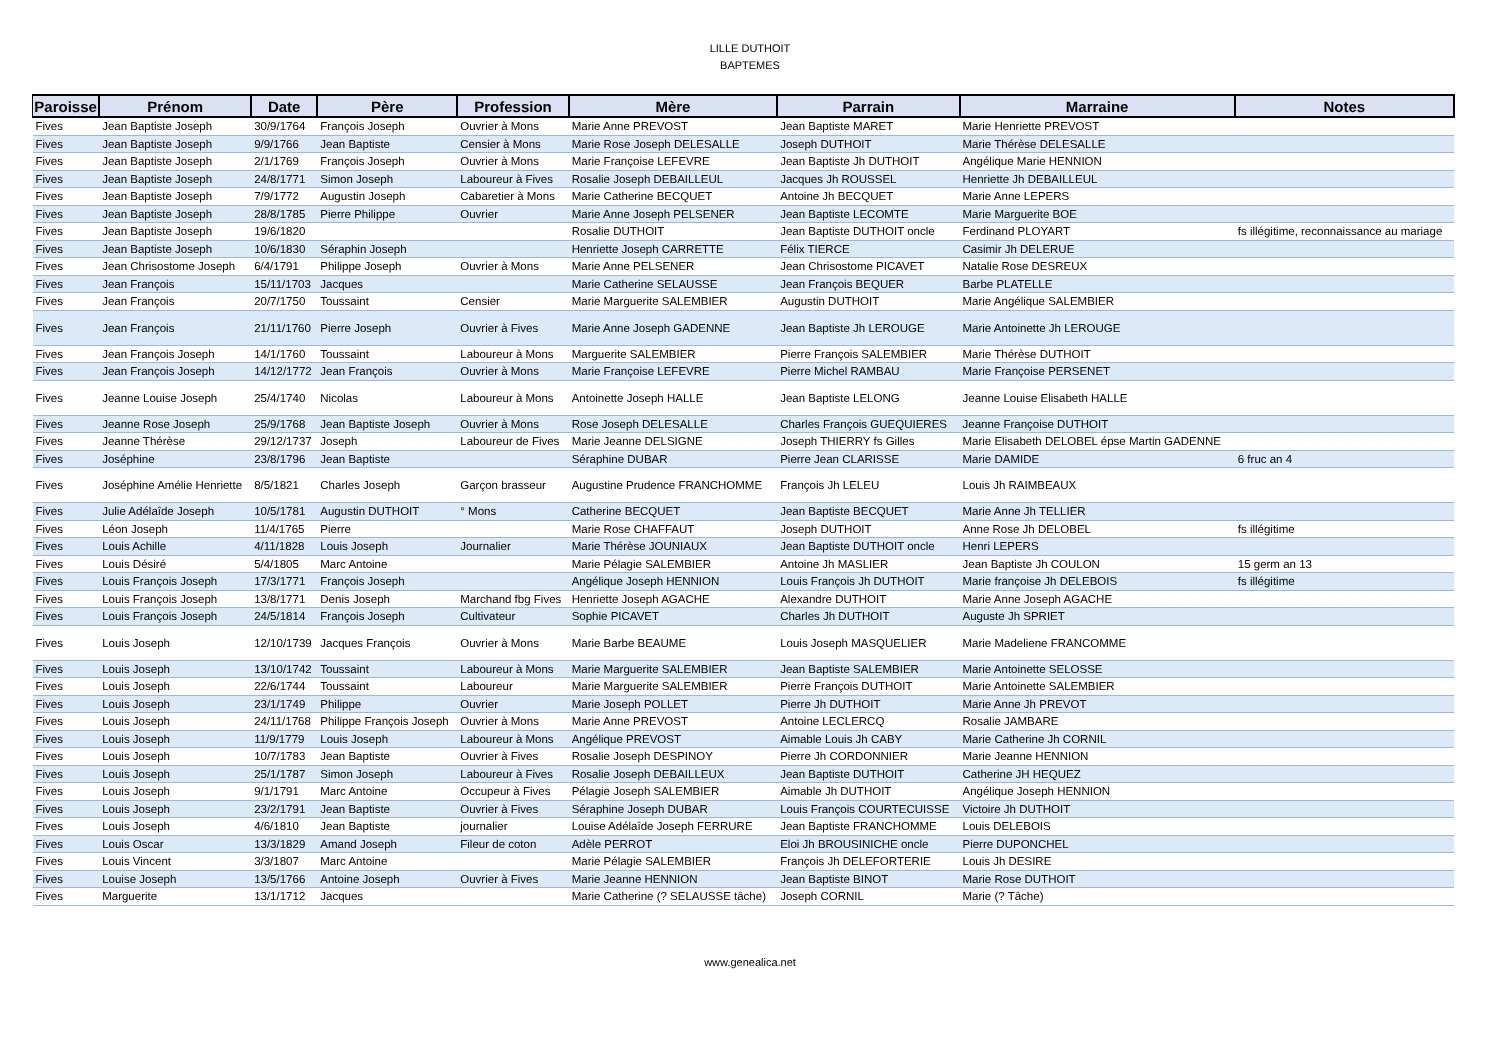LILLE DUTHOIT
BAPTEMES
| Paroisse | Prénom | Date | Père | Profession | Mère | Parrain | Marraine | Notes |
| --- | --- | --- | --- | --- | --- | --- | --- | --- |
| Fives | Jean Baptiste Joseph | 30/9/1764 | François Joseph | Ouvrier à Mons | Marie Anne PREVOST | Jean Baptiste MARET | Marie Henriette PREVOST | |
| Fives | Jean Baptiste Joseph | 9/9/1766 | Jean Baptiste | Censier à Mons | Marie Rose Joseph DELESALLE | Joseph DUTHOIT | Marie Thérèse DELESALLE | |
| Fives | Jean Baptiste Joseph | 2/1/1769 | François Joseph | Ouvrier à Mons | Marie Françoise LEFEVRE | Jean Baptiste Jh DUTHOIT | Angélique Marie HENNION | |
| Fives | Jean Baptiste Joseph | 24/8/1771 | Simon Joseph | Laboureur à Fives | Rosalie Joseph DEBAILLEUL | Jacques Jh ROUSSEL | Henriette Jh DEBAILLEUL | |
| Fives | Jean Baptiste Joseph | 7/9/1772 | Augustin Joseph | Cabaretier à Mons | Marie Catherine BECQUET | Antoine Jh BECQUET | Marie Anne LEPERS | |
| Fives | Jean Baptiste Joseph | 28/8/1785 | Pierre Philippe | Ouvrier | Marie Anne Joseph PELSENER | Jean Baptiste LECOMTE | Marie Marguerite BOE | |
| Fives | Jean Baptiste Joseph | 19/6/1820 | | | Rosalie DUTHOIT | Jean Baptiste DUTHOIT oncle | Ferdinand PLOYART | fs illégitime, reconnaissance au mariage |
| Fives | Jean Baptiste Joseph | 10/6/1830 | Séraphin Joseph | | Henriette Joseph CARRETTE | Félix TIERCE | Casimir Jh DELERUE | |
| Fives | Jean Chrisostome Joseph | 6/4/1791 | Philippe Joseph | Ouvrier à Mons | Marie Anne PELSENER | Jean Chrisostome PICAVET | Natalie Rose DESREUX | |
| Fives | Jean François | 15/11/1703 | Jacques | | Marie Catherine SELAUSSE | Jean François BEQUER | Barbe PLATELLE | |
| Fives | Jean François | 20/7/1750 | Toussaint | Censier | Marie Marguerite SALEMBIER | Augustin DUTHOIT | Marie Angélique SALEMBIER | |
| Fives | Jean François | 21/11/1760 | Pierre Joseph | Ouvrier à Fives | Marie Anne Joseph GADENNE | Jean Baptiste Jh LEROUGE | Marie Antoinette Jh LEROUGE | |
| Fives | Jean François Joseph | 14/1/1760 | Toussaint | Laboureur à Mons | Marguerite SALEMBIER | Pierre François SALEMBIER | Marie Thérèse DUTHOIT | |
| Fives | Jean François Joseph | 14/12/1772 | Jean François | Ouvrier à Mons | Marie Françoise LEFEVRE | Pierre Michel RAMBAU | Marie Françoise PERSENET | |
| Fives | Jeanne Louise Joseph | 25/4/1740 | Nicolas | Laboureur à Mons | Antoinette Joseph HALLE | Jean Baptiste LELONG | Jeanne Louise Elisabeth HALLE | |
| Fives | Jeanne Rose Joseph | 25/9/1768 | Jean Baptiste Joseph | Ouvrier à Mons | Rose Joseph DELESALLE | Charles François GUEQUIERES | Jeanne Françoise DUTHOIT | |
| Fives | Jeanne Thérèse | 29/12/1737 | Joseph | Laboureur de Fives | Marie Jeanne DELSIGNE | Joseph THIERRY fs Gilles | Marie Elisabeth DELOBEL épse Martin GADENNE | |
| Fives | Joséphine | 23/8/1796 | Jean Baptiste | | Séraphine DUBAR | Pierre Jean CLARISSE | Marie DAMIDE | 6 fruc an 4 |
| Fives | Joséphine Amélie Henriette | 8/5/1821 | Charles Joseph | Garçon brasseur | Augustine Prudence FRANCHOMME | François Jh LELEU | Louis Jh RAIMBEAUX | |
| Fives | Julie Adélaîde Joseph | 10/5/1781 | Augustin DUTHOIT | ° Mons | Catherine BECQUET | Jean Baptiste BECQUET | Marie Anne Jh TELLIER | |
| Fives | Léon Joseph | 11/4/1765 | Pierre | | Marie Rose CHAFFAUT | Joseph DUTHOIT | Anne Rose Jh DELOBEL | fs illégitime |
| Fives | Louis Achille | 4/11/1828 | Louis Joseph | Journalier | Marie Thérèse JOUNIAUX | Jean Baptiste DUTHOIT oncle | Henri LEPERS | |
| Fives | Louis Désiré | 5/4/1805 | Marc Antoine | | Marie Pélagie SALEMBIER | Antoine Jh MASLIER | Jean Baptiste Jh COULON | 15 germ an 13 |
| Fives | Louis François Joseph | 17/3/1771 | François Joseph | | Angélique Joseph HENNION | Louis François Jh DUTHOIT | Marie françoise Jh DELEBOIS | fs illégitime |
| Fives | Louis François Joseph | 13/8/1771 | Denis Joseph | Marchand fbg Fives | Henriette Joseph AGACHE | Alexandre DUTHOIT | Marie Anne Joseph AGACHE | |
| Fives | Louis François Joseph | 24/5/1814 | François Joseph | Cultivateur | Sophie PICAVET | Charles Jh DUTHOIT | Auguste Jh SPRIET | |
| Fives | Louis Joseph | 12/10/1739 | Jacques François | Ouvrier à Mons | Marie Barbe BEAUME | Louis Joseph MASQUELIER | Marie Madeliene FRANCOMME | |
| Fives | Louis Joseph | 13/10/1742 | Toussaint | Laboureur à Mons | Marie Marguerite SALEMBIER | Jean Baptiste SALEMBIER | Marie Antoinette SELOSSE | |
| Fives | Louis Joseph | 22/6/1744 | Toussaint | Laboureur | Marie Marguerite SALEMBIER | Pierre François DUTHOIT | Marie Antoinette SALEMBIER | |
| Fives | Louis Joseph | 23/1/1749 | Philippe | Ouvrier | Marie Joseph POLLET | Pierre Jh DUTHOIT | Marie Anne Jh PREVOT | |
| Fives | Louis Joseph | 24/11/1768 | Philippe François Joseph | Ouvrier à Mons | Marie Anne PREVOST | Antoine LECLERCQ | Rosalie JAMBARE | |
| Fives | Louis Joseph | 11/9/1779 | Louis Joseph | Laboureur à Mons | Angélique PREVOST | Aimable Louis Jh CABY | Marie Catherine Jh CORNIL | |
| Fives | Louis Joseph | 10/7/1783 | Jean Baptiste | Ouvrier à Fives | Rosalie Joseph DESPINOY | Pierre Jh CORDONNIER | Marie Jeanne HENNION | |
| Fives | Louis Joseph | 25/1/1787 | Simon Joseph | Laboureur à Fives | Rosalie Joseph DEBAILLEUX | Jean Baptiste DUTHOIT | Catherine JH HEQUEZ | |
| Fives | Louis Joseph | 9/1/1791 | Marc Antoine | Occupeur à Fives | Pélagie Joseph SALEMBIER | Aimable Jh DUTHOIT | Angélique Joseph HENNION | |
| Fives | Louis Joseph | 23/2/1791 | Jean Baptiste | Ouvrier à Fives | Séraphine Joseph DUBAR | Louis François COURTECUISSE | Victoire Jh DUTHOIT | |
| Fives | Louis Joseph | 4/6/1810 | Jean Baptiste | journalier | Louise Adélaîde Joseph FERRURE | Jean Baptiste FRANCHOMME | Louis DELEBOIS | |
| Fives | Louis Oscar | 13/3/1829 | Amand Joseph | Fileur de coton | Adèle PERROT | Eloi Jh BROUSINICHE oncle | Pierre DUPONCHEL | |
| Fives | Louis Vincent | 3/3/1807 | Marc Antoine | | Marie Pélagie SALEMBIER | François Jh DELEFORTERIE | Louis Jh DESIRE | |
| Fives | Louise Joseph | 13/5/1766 | Antoine Joseph | Ouvrier à Fives | Marie Jeanne HENNION | Jean Baptiste BINOT | Marie Rose DUTHOIT | |
| Fives | Marguerite | 13/1/1712 | Jacques | | Marie Catherine (? SELAUSSE tâche) | Joseph CORNIL | Marie (? Tâche) | |
www.genealica.net